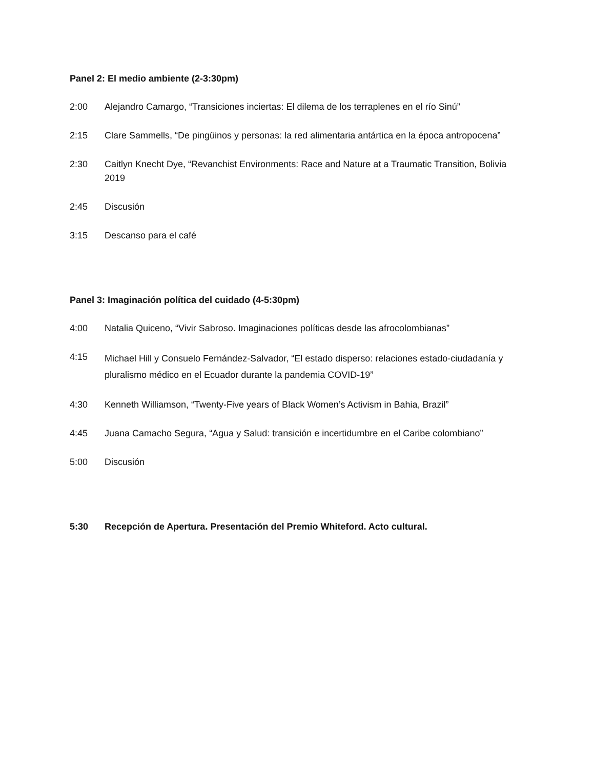Panel 2: El medio ambiente (2-3:30pm)
2:00 Alejandro Camargo, “Transiciones inciertas: El dilema de los terraplenes en el río Sinú”
2:15 Clare Sammells, “De pingüinos y personas: la red alimentaria antártica en la época antropocena”
2:30 Caitlyn Knecht Dye, “Revanchist Environments: Race and Nature at a Traumatic Transition, Bolivia 2019
2:45 Discusión
3:15 Descanso para el café
Panel 3: Imaginación política del cuidado (4-5:30pm)
4:00 Natalia Quiceno, “Vivir Sabroso. Imaginaciones políticas desde las afrocolombianas”
4:15
Michael Hill y Consuelo Fernández-Salvador, “El estado disperso: relaciones estado-ciudadanía y pluralismo médico en el Ecuador durante la pandemia COVID-19”
4:30 Kenneth Williamson, “Twenty-Five years of Black Women’s Activism in Bahia, Brazil”
4:45 Juana Camacho Segura, “Agua y Salud: transición e incertidumbre en el Caribe colombiano”
5:00 Discusión
5:30 Recepción de Apertura. Presentación del Premio Whiteford. Acto cultural.